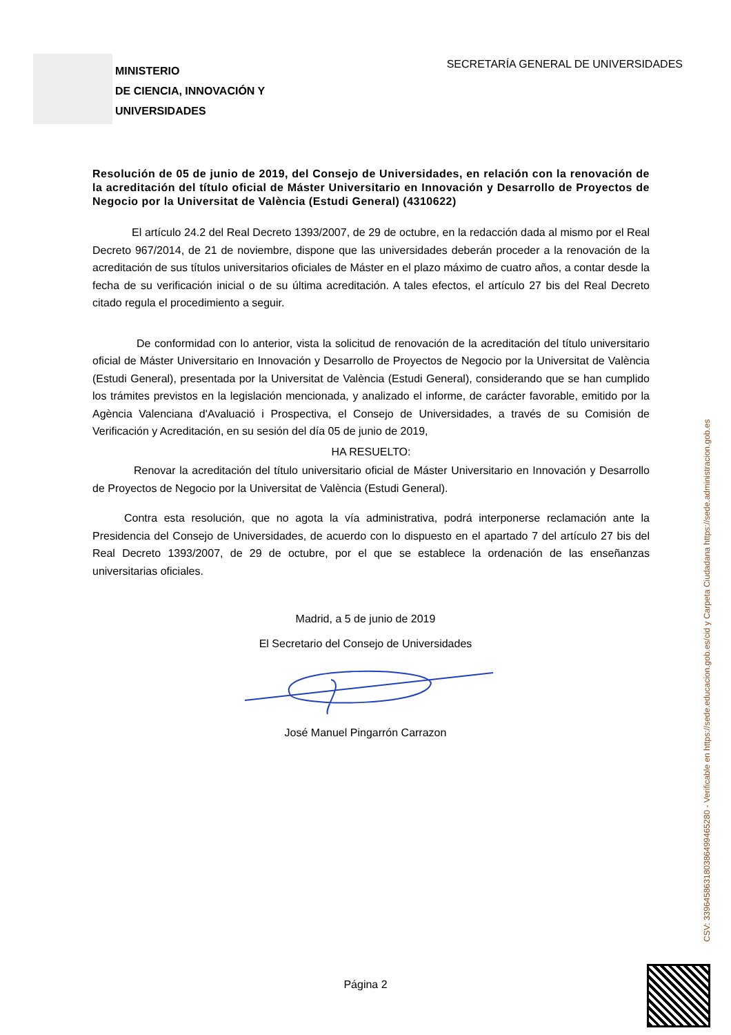MINISTERIO
DE CIENCIA, INNOVACIÓN Y
UNIVERSIDADES
SECRETARÍA GENERAL DE UNIVERSIDADES
Resolución de 05 de junio de 2019, del Consejo de Universidades, en relación con la renovación de la acreditación del título oficial de Máster Universitario en Innovación y Desarrollo de Proyectos de Negocio por la Universitat de València (Estudi General) (4310622)
El artículo 24.2 del Real Decreto 1393/2007, de 29 de octubre, en la redacción dada al mismo por el Real Decreto 967/2014, de 21 de noviembre, dispone que las universidades deberán proceder a la renovación de la acreditación de sus títulos universitarios oficiales de Máster en el plazo máximo de cuatro años, a contar desde la fecha de su verificación inicial o de su última acreditación. A tales efectos, el artículo 27 bis del Real Decreto citado regula el procedimiento a seguir.
De conformidad con lo anterior, vista la solicitud de renovación de la acreditación del título universitario oficial de Máster Universitario en Innovación y Desarrollo de Proyectos de Negocio por la Universitat de València (Estudi General), presentada por la Universitat de València (Estudi General), considerando que se han cumplido los trámites previstos en la legislación mencionada, y analizado el informe, de carácter favorable, emitido por la Agència Valenciana d'Avaluació i Prospectiva, el Consejo de Universidades, a través de su Comisión de Verificación y Acreditación, en su sesión del día 05 de junio de 2019,
HA RESUELTO:
Renovar la acreditación del título universitario oficial de Máster Universitario en Innovación y Desarrollo de Proyectos de Negocio por la Universitat de València (Estudi General).
Contra esta resolución, que no agota la vía administrativa, podrá interponerse reclamación ante la Presidencia del Consejo de Universidades, de acuerdo con lo dispuesto en el apartado 7 del artículo 27 bis del Real Decreto 1393/2007, de 29 de octubre, por el que se establece la ordenación de las enseñanzas universitarias oficiales.
Madrid, a 5 de junio de 2019
El Secretario del Consejo de Universidades
José Manuel Pingarrón Carrazon
Página 2
CSV: 339645863180386499465280 - Verificable en https://sede.educacion.gob.es/cid y Carpeta Ciudadana https://sede.administracion.gob.es